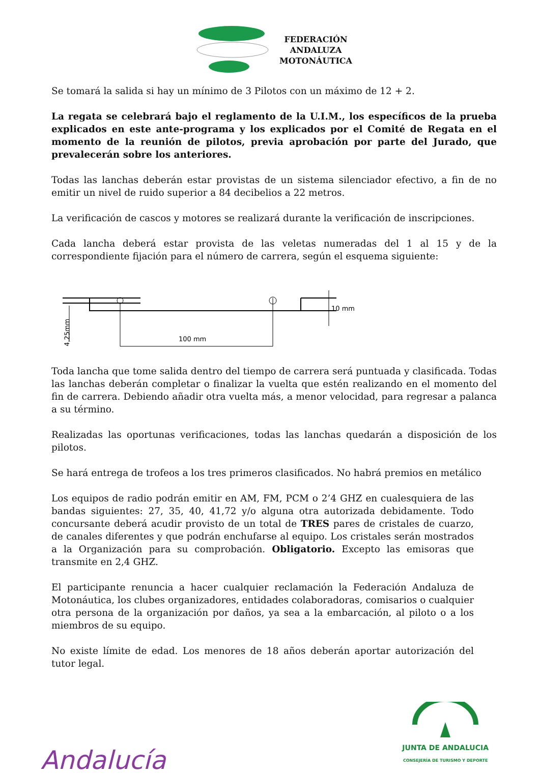FEDERACIÓN
ANDALUZA
MOTONÁUTICA
Se tomará la salida si hay un mínimo de 3 Pilotos con un máximo de 12 + 2.
La regata se celebrará bajo el reglamento de la U.I.M., los específicos de la prueba explicados en este ante-programa y los explicados por el Comité de Regata en el momento de la reunión de pilotos, previa aprobación por parte del Jurado, que prevalecerán sobre los anteriores.
Todas las lanchas deberán estar provistas de un sistema silenciador efectivo, a fin de no emitir un nivel de ruido superior a 84 decibelios a 22 metros.
La verificación de cascos y motores se realizará durante la verificación de inscripciones.
Cada lancha deberá estar provista de las veletas numeradas del 1 al 15 y de la correspondiente fijación para el número de carrera, según el esquema siguiente:
100 mm
10 mm
4,25mm
Toda lancha que tome salida dentro del tiempo de carrera será puntuada y clasificada. Todas las lanchas deberán completar o finalizar la vuelta que estén realizando en el momento del fin de carrera. Debiendo añadir otra vuelta más, a menor velocidad, para regresar a palanca a su término.
Realizadas las oportunas verificaciones, todas las lanchas quedarán a disposición de los pilotos.
Se hará entrega de trofeos a los tres primeros clasificados. No habrá premios en metálico
Los equipos de radio podrán emitir en AM, FM, PCM o 2’4 GHZ en cualesquiera de las bandas siguientes: 27, 35, 40, 41,72 y/o alguna otra autorizada debidamente. Todo concursante deberá acudir provisto de un total de TRES pares de cristales de cuarzo, de canales diferentes y que podrán enchufarse al equipo. Los cristales serán mostrados a la Organización para su comprobación. Obligatorio. Excepto las emisoras que transmite en 2,4 GHZ.
El participante renuncia a hacer cualquier reclamación la Federación Andaluza de Motonáutica, los clubes organizadores, entidades colaboradoras, comisarios o cualquier otra persona de la organización por daños, ya sea a la embarcación, al piloto o a los miembros de su equipo.
No existe límite de edad. Los menores de 18 años deberán aportar autorización del tutor legal.
Andalucía
JUNTA DE ANDALUCIA
CONSEJERÍA DE TURISMO Y DEPORTE